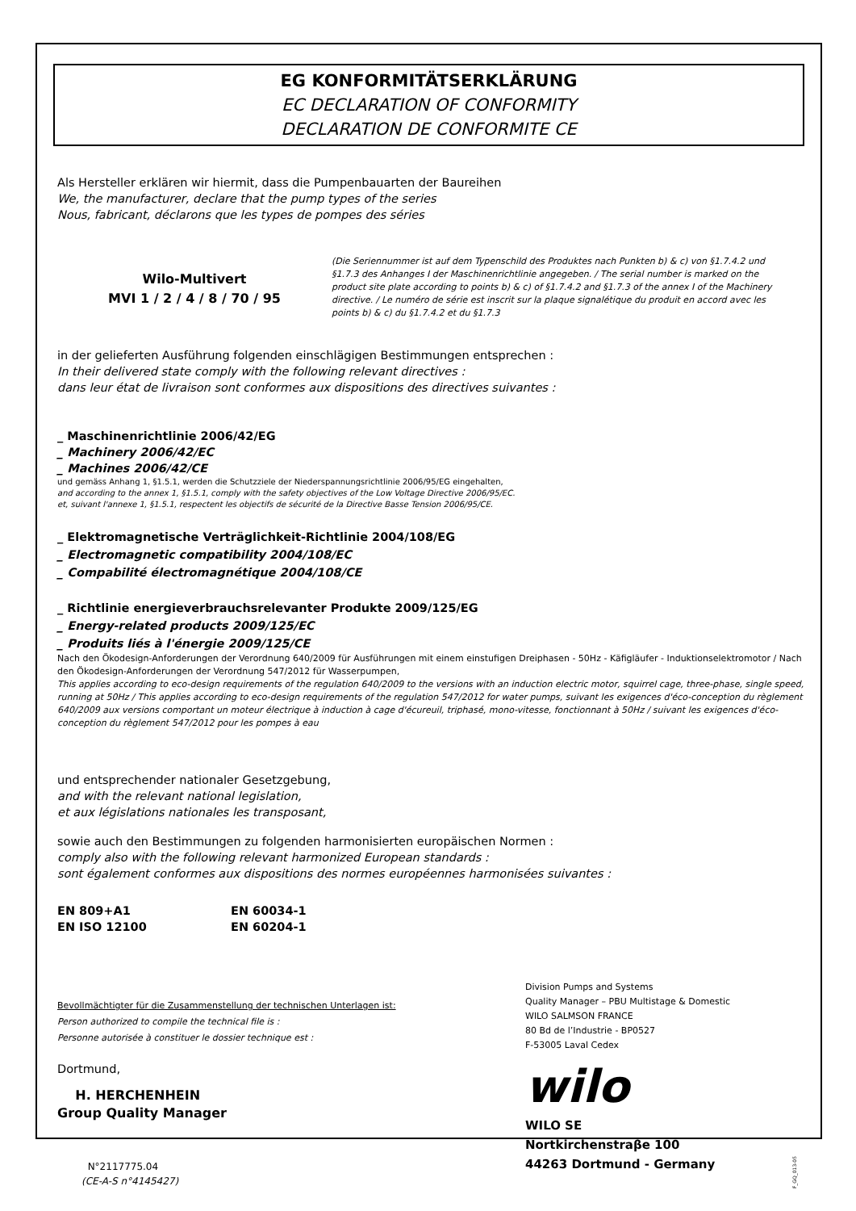EG KONFORMITÄTSERKLÄRUNG
EC DECLARATION OF CONFORMITY
DECLARATION DE CONFORMITE CE
Als Hersteller erklären wir hiermit, dass die Pumpenbauarten der Baureihen
We, the manufacturer, declare that the pump types of the series
Nous, fabricant, déclarons que les types de pompes des séries
Wilo-Multivert
MVI 1 / 2 / 4 / 8 / 70 / 95
(Die Seriennummer ist auf dem Typenschild des Produktes nach Punkten b) & c) von §1.7.4.2 und §1.7.3 des Anhanges I der Maschinenrichtlinie angegeben. / The serial number is marked on the product site plate according to points b) & c) of §1.7.4.2 and §1.7.3 of the annex I of the Machinery directive. / Le numéro de série est inscrit sur la plaque signalétique du produit en accord avec les points b) & c) du §1.7.4.2 et du §1.7.3
in der gelieferten Ausführung folgenden einschlägigen Bestimmungen entsprechen :
In their delivered state comply with the following relevant directives :
dans leur état de livraison sont conformes aux dispositions des directives suivantes :
_ Maschinenrichtlinie 2006/42/EG
_ Machinery 2006/42/EC
_ Machines 2006/42/CE
und gemäss Anhang 1, §1.5.1, werden die Schutzziele der Niederspannungsrichtlinie 2006/95/EG eingehalten,
and according to the annex 1, §1.5.1, comply with the safety objectives of the Low Voltage Directive 2006/95/EC.
et, suivant l'annexe 1, §1.5.1, respectent les objectifs de sécurité de la Directive Basse Tension 2006/95/CE.
_ Elektromagnetische Verträglichkeit-Richtlinie 2004/108/EG
_ Electromagnetic compatibility 2004/108/EC
_ Compabilité électromagnétique 2004/108/CE
_ Richtlinie energieverbrauchsrelevanter Produkte 2009/125/EG
_ Energy-related products 2009/125/EC
_ Produits liés à l'énergie 2009/125/CE
Nach den Ökodesign-Anforderungen der Verordnung 640/2009 für Ausführungen mit einem einstufigen Dreiphasen - 50Hz - Käfigläufer - Induktionselektromotor / Nach den Ökodesign-Anforderungen der Verordnung 547/2012 für Wasserpumpen,
This applies according to eco-design requirements of the regulation 640/2009 to the versions with an induction electric motor, squirrel cage, three-phase, single speed, running at 50Hz / This applies according to eco-design requirements of the regulation 547/2012 for water pumps, suivant les exigences d'éco-conception du règlement 640/2009 aux versions comportant un moteur électrique à induction à cage d'écureuil, triphasé, mono-vitesse, fonctionnant à 50Hz / suivant les exigences d'éco-conception du règlement 547/2012 pour les pompes à eau
und entsprechender nationaler Gesetzgebung,
and with the relevant national legislation,
et aux législations nationales les transposant,
sowie auch den Bestimmungen zu folgenden harmonisierten europäischen Normen :
comply also with the following relevant harmonized European standards :
sont également conformes aux dispositions des normes européennes harmonisées suivantes :
EN 809+A1 EN 60034-1 EN ISO 12100 EN 60204-1
Bevollmächtigter für die Zusammenstellung der technischen Unterlagen ist:
Person authorized to compile the technical file is :
Personne autorisée à constituer le dossier technique est :
Dortmund,
H. HERCHENHEIN
Group Quality Manager
N°2117775.04
(CE-A-S n°4145427)
Division Pumps and Systems
Quality Manager – PBU Multistage & Domestic
WILO SALMSON FRANCE
80 Bd de l’Industrie - BP0527
F-53005 Laval Cedex
wilo
WILO SE
Nortkirchenstraβe 100
44263 Dortmund - Germany
F_GQ_013-05